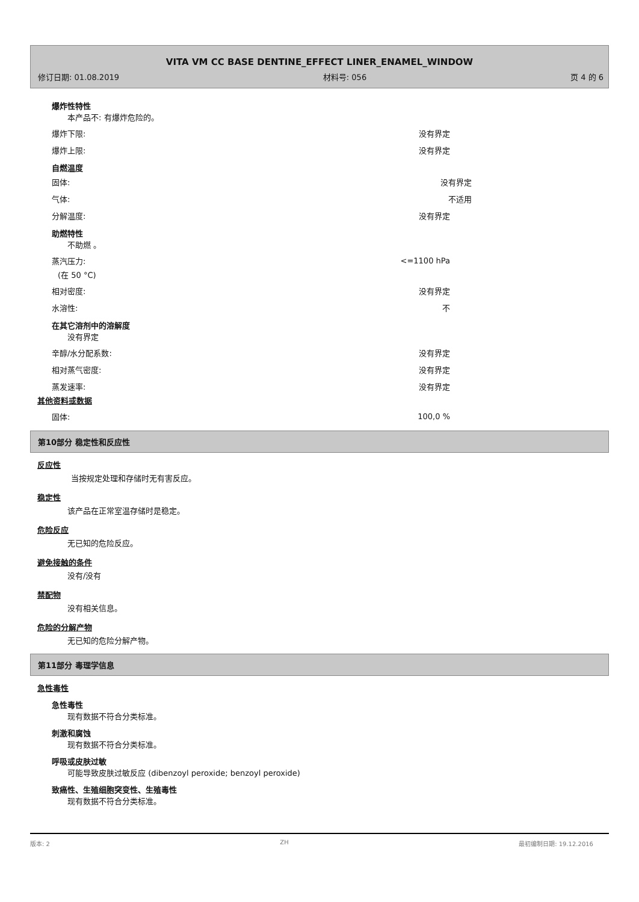VITA VM CC BASE DENTINE_EFFECT LINER_ENAMEL_WINDOW
修订日期: 01.08.2019 材料号: 056 页 4 的 6
爆炸性特性
本产品不: 有爆炸危险的。
爆炸下限: 没有界定
爆炸上限: 没有界定
自燃温度
固体: 没有界定
气体: 不适用
分解温度: 没有界定
助燃特性
不助燃 。
蒸汽压力: <=1100 hPa
(在 50 °C)
相对密度: 没有界定
水溶性: 不
在其它溶剂中的溶解度
没有界定
辛醇/水分配系数: 没有界定
相对蒸气密度: 没有界定
蒸发速率: 没有界定
其他资料或数据
固体: 100,0 %
第10部分 稳定性和反应性
反应性
当按规定处理和存储时无有害反应。
稳定性
该产品在正常室温存储时是稳定。
危险反应
无已知的危险反应。
避免接触的条件
没有/没有
禁配物
没有相关信息。
危险的分解产物
无已知的危险分解产物。
第11部分 毒理学信息
急性毒性
急性毒性
现有数据不符合分类标准。
刺激和腐蚀
现有数据不符合分类标准。
呼吸或皮肤过敏
可能导致皮肤过敏反应 (dibenzoyl peroxide; benzoyl peroxide)
致癌性、生殖细胞突变性、生殖毒性
现有数据不符合分类标准。
版本: 2 ZH 最初编制日期: 19.12.2016